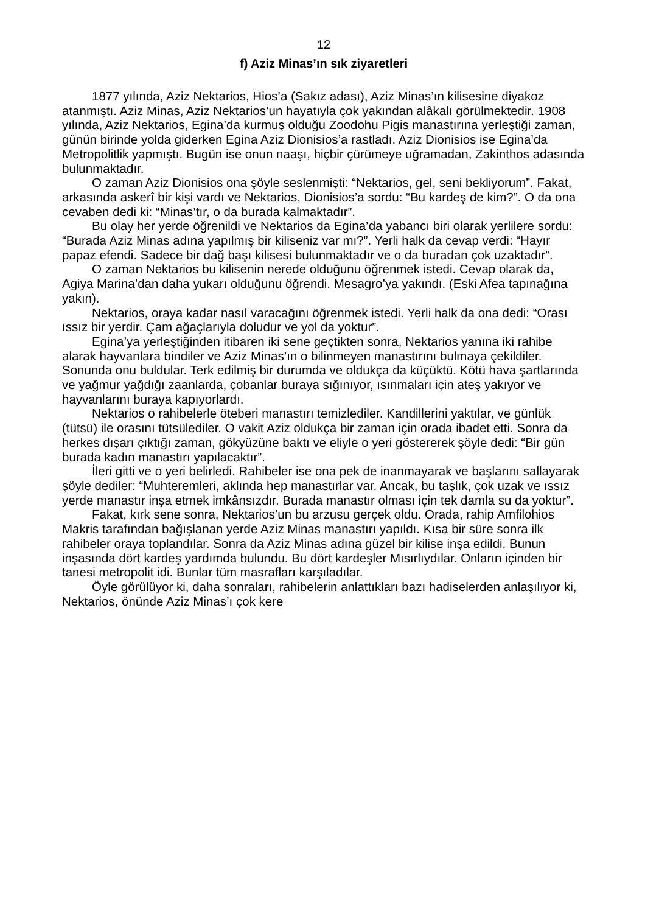12
f) Aziz Minas’ın sık ziyaretleri
1877 yılında, Aziz Nektarios, Hios’a (Sakız adası), Aziz Minas’ın kilisesine diyakoz atanmıştı. Aziz Minas, Aziz Nektarios’un hayatıyla çok yakından alâkalı görülmektedir. 1908 yılında, Aziz Nektarios, Egina’da kurmuş olduğu Zoodohu Pigis manastırına yerleştiği zaman, günün birinde yolda giderken Egina Aziz Dionisios’a rastladı. Aziz Dionisios ise Egina’da Metropolitlik yapmıştı. Bugün ise onun naaşı, hiçbir çürümeye uğramadan, Zakinthos adasında bulunmaktadır.
O zaman Aziz Dionisios ona şöyle seslenmişti: “Nektarios, gel, seni bekliyorum”. Fakat, arkasında askerî bir kişi vardı ve Nektarios, Dionisios’a sordu: “Bu kardeş de kim?”. O da ona cevaben dedi ki: “Minas’tır, o da burada kalmaktadır”.
Bu olay her yerde öğrenildi ve Nektarios da Egina’da yabancı biri olarak yerlilere sordu: “Burada Aziz Minas adına yapılmış bir kiliseniz var mı?”. Yerli halk da cevap verdi: “Hayır papaz efendi. Sadece bir dağ başı kilisesi bulunmaktadır ve o da buradan çok uzaktadır”.
O zaman Nektarios bu kilisenin nerede olduğunu öğrenmek istedi. Cevap olarak da, Agiya Marina’dan daha yukarı olduğunu öğrendi. Mesagro’ya yakındı. (Eski Afea tapınağına yakın).
Nektarios, oraya kadar nasıl varacağını öğrenmek istedi. Yerli halk da ona dedi: “Orası ıssız bir yerdir. Çam ağaçlarıyla doludur ve yol da yoktur”.
Egina’ya yerleştiğinden itibaren iki sene geçtikten sonra, Nektarios yanına iki rahibe alarak hayvanlara bindiler ve Aziz Minas’ın o bilinmeyen manastırını bulmaya çekildiler. Sonunda onu buldular. Terk edilmiş bir durumda ve oldukça da küçüktü. Kötü hava şartlarında ve yağmur yağdığı zaanlarda, çobanlar buraya sığınıyor, ısınmaları için ateş yakıyor ve hayvanlarını buraya kapıyorlardı.
Nektarios o rahibelerle öteberi manastırı temizlediler. Kandillerini yaktılar, ve günlük (tütsü) ile orasını tütsülediler. O vakit Aziz oldukça bir zaman için orada ibadet etti. Sonra da herkes dışarı çıktığı zaman, gökyüzüne baktı ve eliyle o yeri göstererek şöyle dedi: “Bir gün burada kadın manastırı yapılacaktır”.
İleri gitti ve o yeri belirledi. Rahibeler ise ona pek de inanmayarak ve başlarını sallayarak şöyle dediler: “Muhteremleri, aklında hep manastırlar var. Ancak, bu taşlık, çok uzak ve ıssız yerde manastır inşa etmek imkânsızdır. Burada manastır olması için tek damla su da yoktur”.
Fakat, kırk sene sonra, Nektarios’un bu arzusu gerçek oldu. Orada, rahip Amfilohios Makris tarafından bağışlanan yerde Aziz Minas manastırı yapıldı. Kısa bir süre sonra ilk rahibeler oraya toplandılar. Sonra da Aziz Minas adına güzel bir kilise inşa edildi. Bunun inşasında dört kardeş yardımda bulundu. Bu dört kardeşler Mısırlıydılar. Onların içinden bir tanesi metropolit idi. Bunlar tüm masrafları karşıladılar.
Öyle görülüyor ki, daha sonraları, rahibelerin anlattıkları bazı hadiselerden anlaşılıyor ki, Nektarios, önünde Aziz Minas’ı çok kere